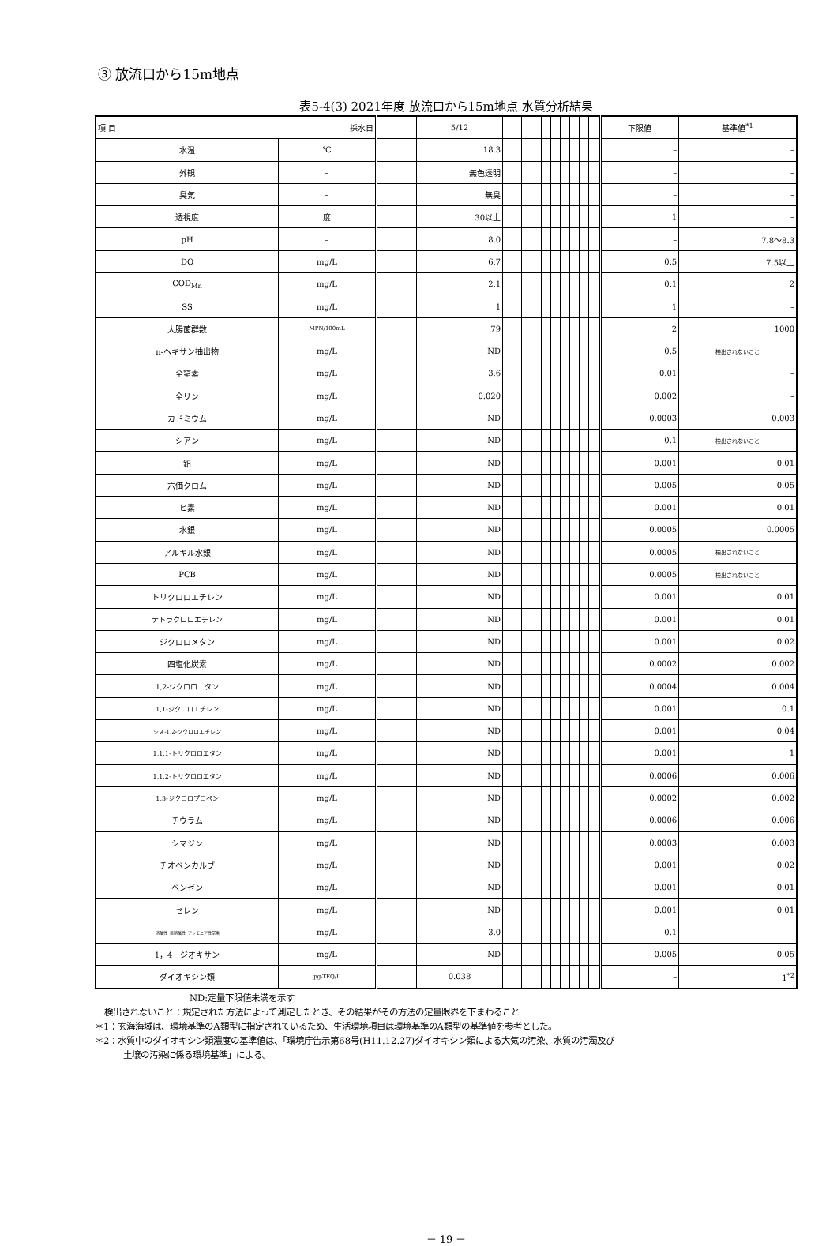③ 放流口から15m地点
表5-4(3) 2021年度 放流口から15m地点 水質分析結果
| 項 目 採水日 | | | 5/12 | | | | | | | | | | | 下限値 | 基準値<sup>*1</sup> |
| --- | --- | --- | --- | --- | --- | --- | --- | --- | --- | --- | --- | --- | --- | --- | --- |
| 水温 | ℃ | | 18.3 | | | | | | | | | | | – | – |
| 外観 | – | | 無色透明 | | | | | | | | | | | – | – |
| 臭気 | – | | 無臭 | | | | | | | | | | | – | – |
| 透視度 | 度 | | 30以上 | | | | | | | | | | | 1 | – |
| pH | – | | 8.0 | | | | | | | | | | | – | 7.8～8.3 |
| DO | mg/L | | 6.7 | | | | | | | | | | | 0.5 | 7.5以上 |
| COD<sub>Mn</sub> | mg/L | | 2.1 | | | | | | | | | | | 0.1 | 2 |
| SS | mg/L | | 1 | | | | | | | | | | | 1 | – |
| 大腸菌群数 | MPN/100mL | | 79 | | | | | | | | | | | 2 | 1000 |
| n-ヘキサン抽出物 | mg/L | | ND | | | | | | | | | | | 0.5 | 検出されないこと |
| 全窒素 | mg/L | | 3.6 | | | | | | | | | | | 0.01 | – |
| 全リン | mg/L | | 0.020 | | | | | | | | | | | 0.002 | – |
| カドミウム | mg/L | | ND | | | | | | | | | | | 0.0003 | 0.003 |
| シアン | mg/L | | ND | | | | | | | | | | | 0.1 | 検出されないこと |
| 鉛 | mg/L | | ND | | | | | | | | | | | 0.001 | 0.01 |
| 六価クロム | mg/L | | ND | | | | | | | | | | | 0.005 | 0.05 |
| ヒ素 | mg/L | | ND | | | | | | | | | | | 0.001 | 0.01 |
| 水銀 | mg/L | | ND | | | | | | | | | | | 0.0005 | 0.0005 |
| アルキル水銀 | mg/L | | ND | | | | | | | | | | | 0.0005 | 検出されないこと |
| PCB | mg/L | | ND | | | | | | | | | | | 0.0005 | 検出されないこと |
| トリクロロエチレン | mg/L | | ND | | | | | | | | | | | 0.001 | 0.01 |
| テトラクロロエチレン | mg/L | | ND | | | | | | | | | | | 0.001 | 0.01 |
| ジクロロメタン | mg/L | | ND | | | | | | | | | | | 0.001 | 0.02 |
| 四塩化炭素 | mg/L | | ND | | | | | | | | | | | 0.0002 | 0.002 |
| 1,2-ジクロロエタン | mg/L | | ND | | | | | | | | | | | 0.0004 | 0.004 |
| 1,1-ジクロロエチレン | mg/L | | ND | | | | | | | | | | | 0.001 | 0.1 |
| シス-1,2-ジクロロエチレン | mg/L | | ND | | | | | | | | | | | 0.001 | 0.04 |
| 1,1,1-トリクロロエタン | mg/L | | ND | | | | | | | | | | | 0.001 | 1 |
| 1,1,2-トリクロロエタン | mg/L | | ND | | | | | | | | | | | 0.0006 | 0.006 |
| 1,3-ジクロロプロペン | mg/L | | ND | | | | | | | | | | | 0.0002 | 0.002 |
| チウラム | mg/L | | ND | | | | | | | | | | | 0.0006 | 0.006 |
| シマジン | mg/L | | ND | | | | | | | | | | | 0.0003 | 0.003 |
| チオベンカルブ | mg/L | | ND | | | | | | | | | | | 0.001 | 0.02 |
| ベンゼン | mg/L | | ND | | | | | | | | | | | 0.001 | 0.01 |
| セレン | mg/L | | ND | | | | | | | | | | | 0.001 | 0.01 |
| 硝酸性･亜硝酸性･アンモニア性窒素 | mg/L | | 3.0 | | | | | | | | | | | 0.1 | – |
| 1，4－ジオキサン | mg/L | | ND | | | | | | | | | | | 0.005 | 0.05 |
| ダイオキシン類 | pg-TEQ/L | | 0.038 | | | | | | | | | | | – | 1<sup>*2</sup> |
ND:定量下限値未満を示す
検出されないこと：規定された方法によって測定したとき、その結果がその方法の定量限界を下まわること
＊1：玄海海域は、環境基準のA類型に指定されているため、生活環境項目は環境基準のA類型の基準値を参考とした。
＊2：水質中のダイオキシン類濃度の基準値は、「環境庁告示第68号(H11.12.27)ダイオキシン類による大気の汚染、水質の汚濁及び
土壌の汚染に係る環境基準」による。
－ 19 －